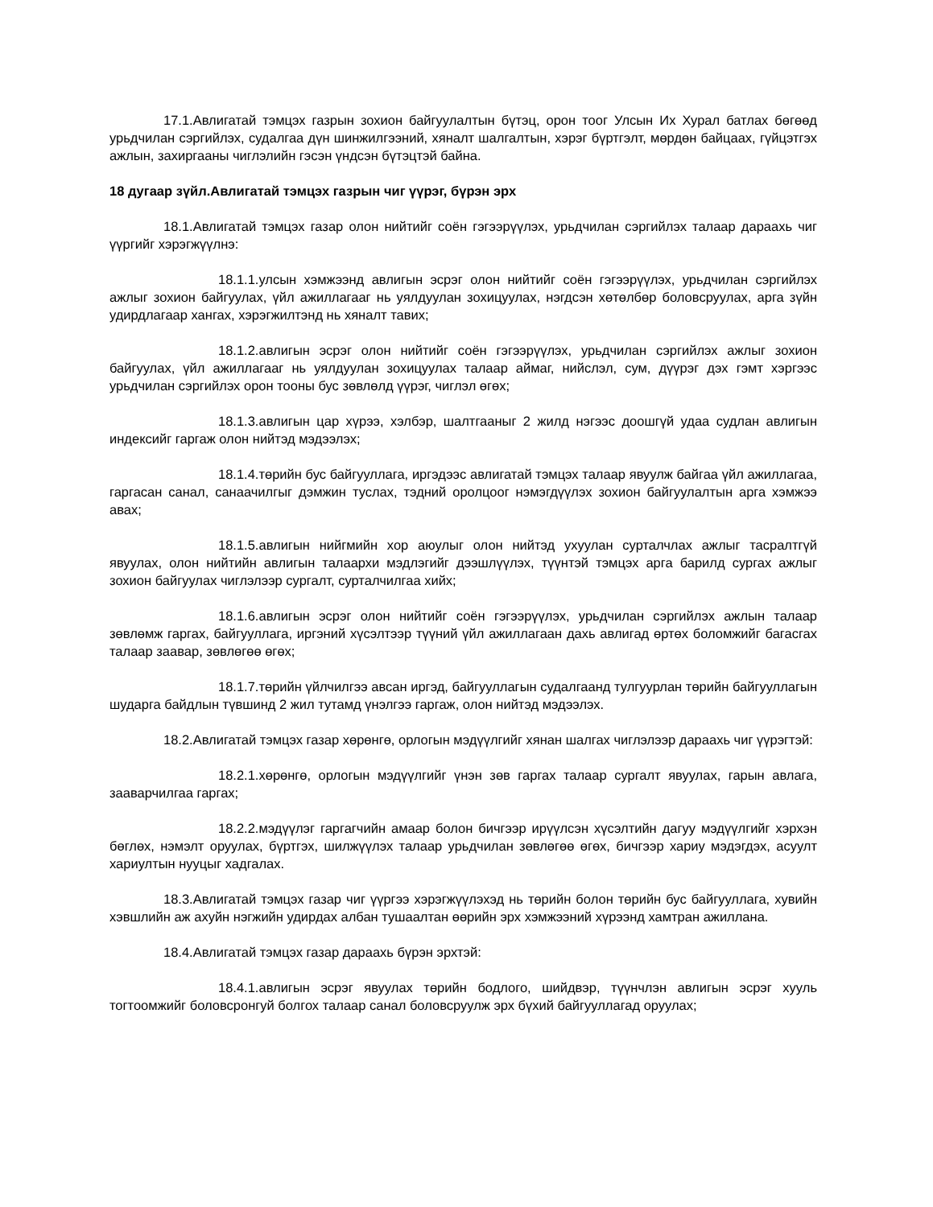17.1.Авлигатай тэмцэх газрын зохион байгуулалтын бүтэц, орон тоог Улсын Их Хурал батлах бөгөөд урьдчилан сэргийлэх, судалгаа дүн шинжилгээний, хяналт шалгалтын, хэрэг бүртгэлт, мөрдөн байцаах, гүйцэтгэх ажлын, захиргааны чиглэлийн гэсэн үндсэн бүтэцтэй байна.
18 дугаар зүйл.Авлигатай тэмцэх газрын чиг үүрэг, бүрэн эрх
18.1.Авлигатай тэмцэх газар олон нийтийг соён гэгээрүүлэх, урьдчилан сэргийлэх талаар дараахь чиг үүргийг хэрэгжүүлнэ:
18.1.1.улсын хэмжээнд авлигын эсрэг олон нийтийг соён гэгээрүүлэх, урьдчилан сэргийлэх ажлыг зохион байгуулах, үйл ажиллагааг нь уялдуулан зохицуулах, нэгдсэн хөтөлбөр боловсруулах, арга зүйн удирдлагаар хангах, хэрэгжилтэнд нь хяналт тавих;
18.1.2.авлигын эсрэг олон нийтийг соён гэгээрүүлэх, урьдчилан сэргийлэх ажлыг зохион байгуулах, үйл ажиллагааг нь уялдуулан зохицуулах талаар аймаг, нийслэл, сум, дүүрэг дэх гэмт хэргээс урьдчилан сэргийлэх орон тооны бус зөвлөлд үүрэг, чиглэл өгөх;
18.1.3.авлигын цар хүрээ, хэлбэр, шалтгааныг 2 жилд нэгээс доошгүй удаа судлан авлигын индексийг гаргаж олон нийтэд мэдээлэх;
18.1.4.төрийн бус байгууллага, иргэдээс авлигатай тэмцэх талаар явуулж байгаа үйл ажиллагаа, гаргасан санал, санаачилгыг дэмжин туслах, тэдний оролцоог нэмэгдүүлэх зохион байгуулалтын арга хэмжээ авах;
18.1.5.авлигын нийгмийн хор аюулыг олон нийтэд ухуулан сурталчлах ажлыг тасралтгүй явуулах, олон нийтийн авлигын талаархи мэдлэгийг дээшлүүлэх, түүнтэй тэмцэх арга барилд сургах ажлыг зохион байгуулах чиглэлээр сургалт, сурталчилгаа хийх;
18.1.6.авлигын эсрэг олон нийтийг соён гэгээрүүлэх, урьдчилан сэргийлэх ажлын талаар зөвлөмж гаргах, байгууллага, иргэний хүсэлтээр түүний үйл ажиллагаан дахь авлигад өртөх боломжийг багасгах талаар заавар, зөвлөгөө өгөх;
18.1.7.төрийн үйлчилгээ авсан иргэд, байгууллагын судалгаанд тулгуурлан төрийн байгууллагын шударга байдлын түвшинд 2 жил тутамд үнэлгээ гаргаж, олон нийтэд мэдээлэх.
18.2.Авлигатай тэмцэх газар хөрөнгө, орлогын мэдүүлгийг хянан шалгах чиглэлээр дараахь чиг үүрэгтэй:
18.2.1.хөрөнгө, орлогын мэдүүлгийг үнэн зөв гаргах талаар сургалт явуулах, гарын авлага, зааварчилгаа гаргах;
18.2.2.мэдүүлэг гаргагчийн амаар болон бичгээр ирүүлсэн хүсэлтийн дагуу мэдүүлгийг хэрхэн бөглөх, нэмэлт оруулах, бүртгэх, шилжүүлэх талаар урьдчилан зөвлөгөө өгөх, бичгээр хариу мэдэгдэх, асуулт хариултын нууцыг хадгалах.
18.3.Авлигатай тэмцэх газар чиг үүргээ хэрэгжүүлэхэд нь төрийн болон төрийн бус байгууллага, хувийн хэвшлийн аж ахуйн нэгжийн удирдах албан тушаалтан өөрийн эрх хэмжээний хүрээнд хамтран ажиллана.
18.4.Авлигатай тэмцэх газар дараахь бүрэн эрхтэй:
18.4.1.авлигын эсрэг явуулах төрийн бодлого, шийдвэр, түүнчлэн авлигын эсрэг хууль тогтоомжийг боловсронгуй болгох талаар санал боловсруулж эрх бүхий байгууллагад оруулах;